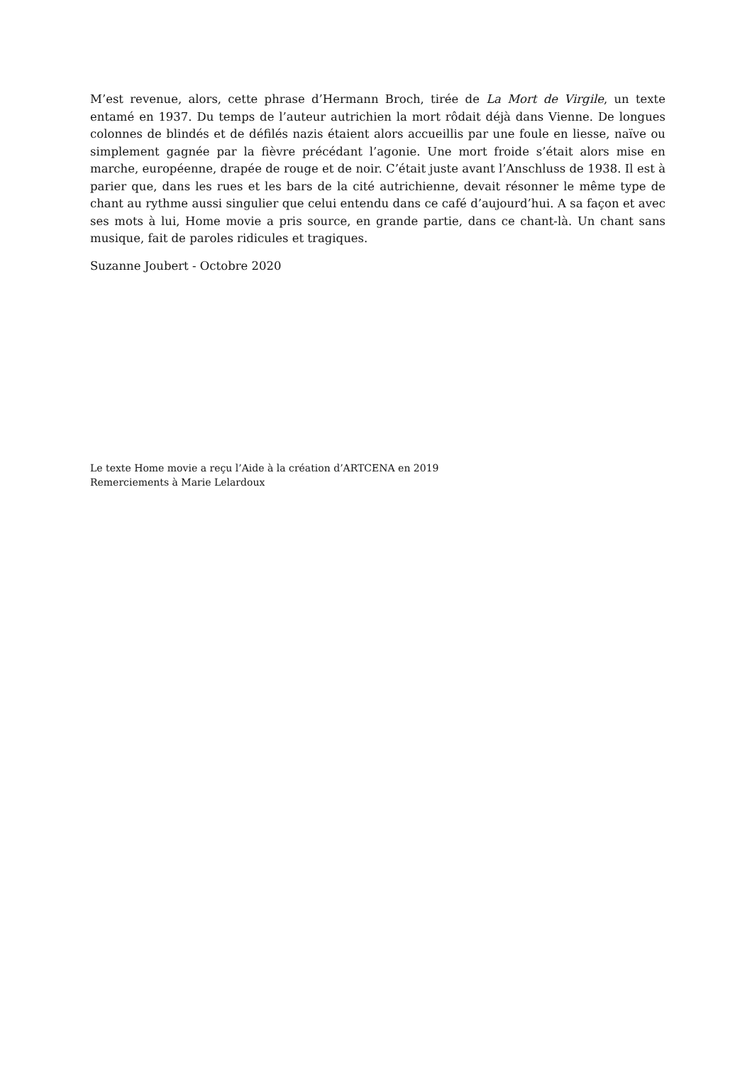M’est revenue, alors, cette phrase d’Hermann Broch, tirée de La Mort de Virgile, un texte entamé en 1937. Du temps de l’auteur autrichien la mort rôdait déjà dans Vienne. De longues colonnes de blindés et de défilés nazis étaient alors accueillis par une foule en liesse, naïve ou simplement gagnée par la fièvre précédant l’agonie. Une mort froide s’était alors mise en marche, européenne, drapée de rouge et de noir. C’était juste avant l’Anschluss de 1938. Il est à parier que, dans les rues et les bars de la cité autrichienne, devait résonner le même type de chant au rythme aussi singulier que celui entendu dans ce café d’aujourd’hui. A sa façon et avec ses mots à lui, Home movie a pris source, en grande partie, dans ce chant-là. Un chant sans musique, fait de paroles ridicules et tragiques.
Suzanne Joubert - Octobre 2020
Le texte Home movie a reçu l’Aide à la création d’ARTCENA en 2019
Remerciements à Marie Lelardoux